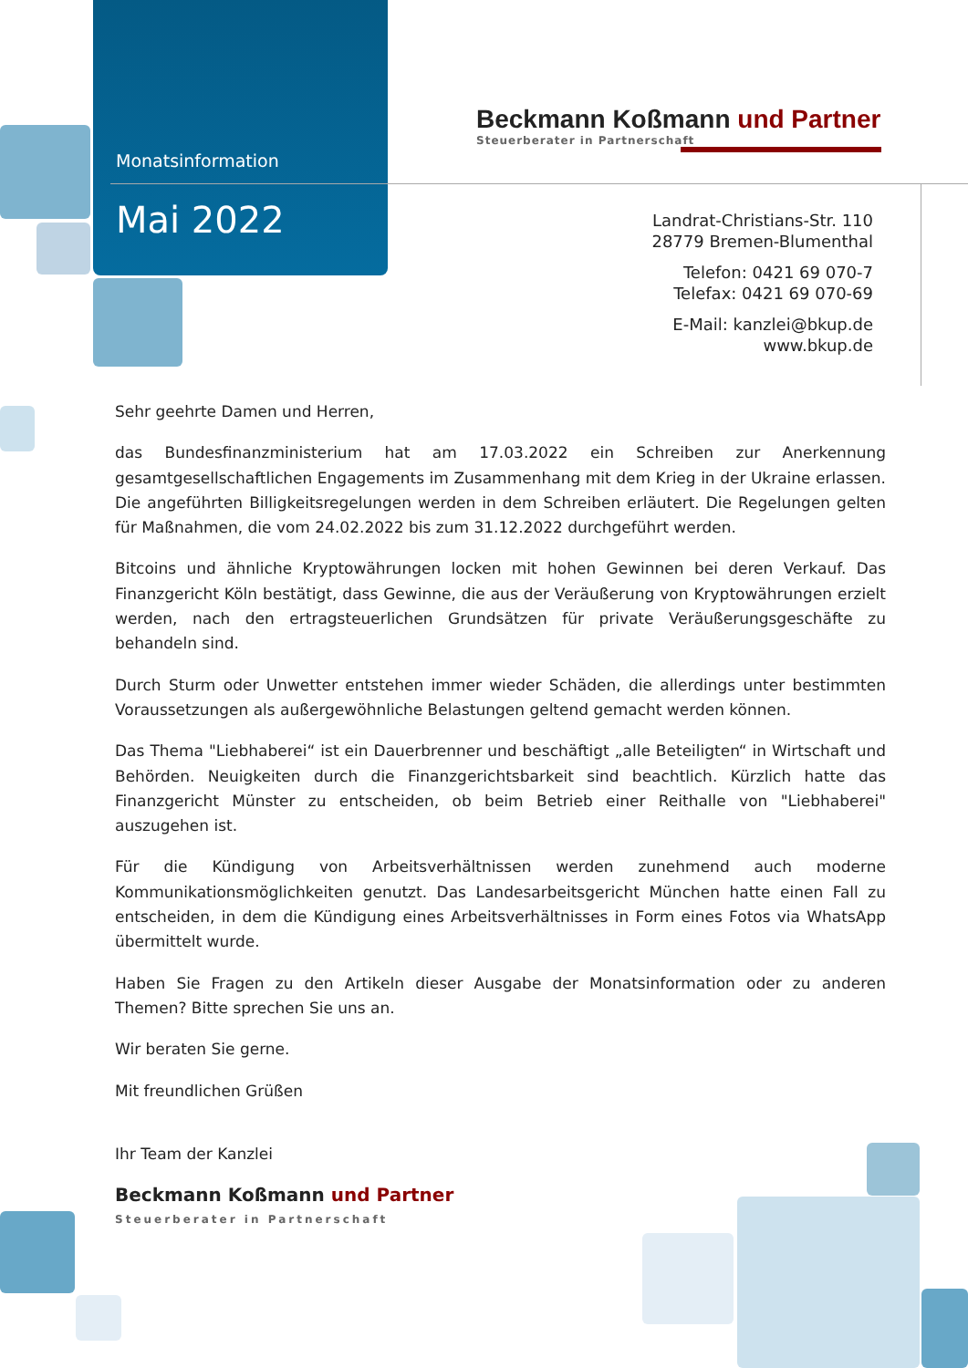Monatsinformation
Mai 2022
Beckmann Koßmann und Partner
Steuerberater in Partnerschaft
Landrat-Christians-Str. 110
28779 Bremen-Blumenthal
Telefon: 0421 69 070-7
Telefax: 0421 69 070-69
E-Mail: kanzlei@bkup.de
www.bkup.de
Sehr geehrte Damen und Herren,
das Bundesfinanzministerium hat am 17.03.2022 ein Schreiben zur Anerkennung gesamtgesellschaftlichen Engagements im Zusammenhang mit dem Krieg in der Ukraine erlassen. Die angeführten Billigkeitsregelungen werden in dem Schreiben erläutert. Die Regelungen gelten für Maßnahmen, die vom 24.02.2022 bis zum 31.12.2022 durchgeführt werden.
Bitcoins und ähnliche Kryptowährungen locken mit hohen Gewinnen bei deren Verkauf. Das Finanzgericht Köln bestätigt, dass Gewinne, die aus der Veräußerung von Kryptowährungen erzielt werden, nach den ertragsteuerlichen Grundsätzen für private Veräußerungsgeschäfte zu behandeln sind.
Durch Sturm oder Unwetter entstehen immer wieder Schäden, die allerdings unter bestimmten Voraussetzungen als außergewöhnliche Belastungen geltend gemacht werden können.
Das Thema "Liebhaberei“ ist ein Dauerbrenner und beschäftigt „alle Beteiligten“ in Wirtschaft und Behörden. Neuigkeiten durch die Finanzgerichtsbarkeit sind beachtlich. Kürzlich hatte das Finanzgericht Münster zu entscheiden, ob beim Betrieb einer Reithalle von "Liebhaberei" auszugehen ist.
Für die Kündigung von Arbeitsverhältnissen werden zunehmend auch moderne Kommunikationsmöglichkeiten genutzt. Das Landesarbeitsgericht München hatte einen Fall zu entscheiden, in dem die Kündigung eines Arbeitsverhältnisses in Form eines Fotos via WhatsApp übermittelt wurde.
Haben Sie Fragen zu den Artikeln dieser Ausgabe der Monatsinformation oder zu anderen Themen? Bitte sprechen Sie uns an.
Wir beraten Sie gerne.
Mit freundlichen Grüßen
Ihr Team der Kanzlei
Beckmann Koßmann und Partner
Steuerberater in Partnerschaft